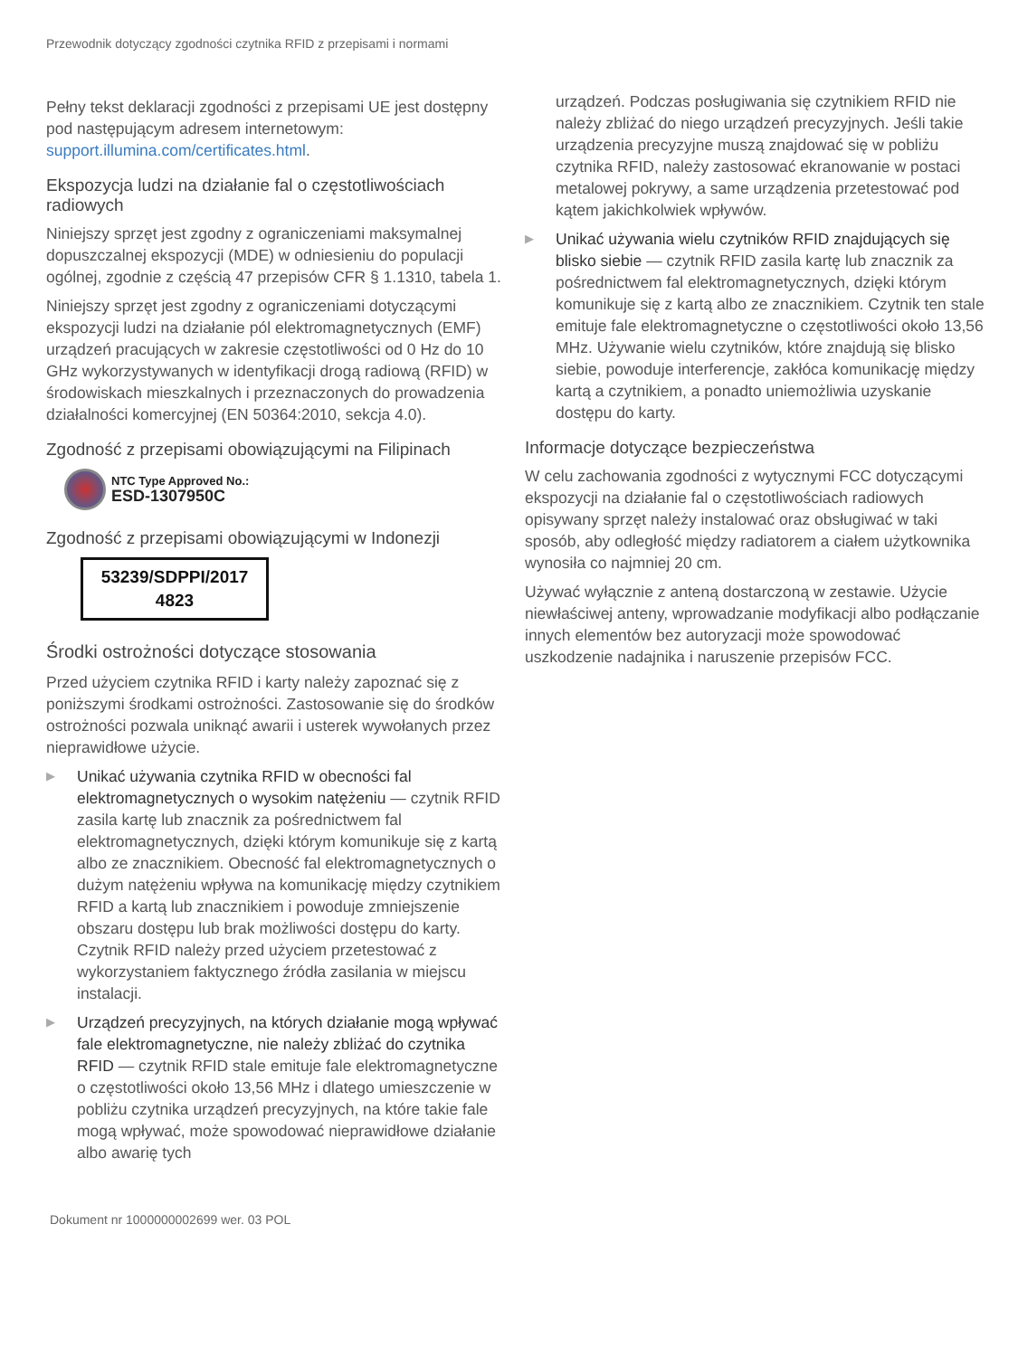Przewodnik dotyczący zgodności czytnika RFID z przepisami i normami
Pełny tekst deklaracji zgodności z przepisami UE jest dostępny pod następującym adresem internetowym: support.illumina.com/certificates.html.
Ekspozycja ludzi na działanie fal o częstotliwościach radiowych
Niniejszy sprzęt jest zgodny z ograniczeniami maksymalnej dopuszczalnej ekspozycji (MDE) w odniesieniu do populacji ogólnej, zgodnie z częścią 47 przepisów CFR § 1.1310, tabela 1.
Niniejszy sprzęt jest zgodny z ograniczeniami dotyczącymi ekspozycji ludzi na działanie pól elektromagnetycznych (EMF) urządzeń pracujących w zakresie częstotliwości od 0 Hz do 10 GHz wykorzystywanych w identyfikacji drogą radiową (RFID) w środowiskach mieszkalnych i przeznaczonych do prowadzenia działalności komercyjnej (EN 50364:2010, sekcja 4.0).
Zgodność z przepisami obowiązującymi na Filipinach
NTC Type Approved No.:
ESD-1307950C
Zgodność z przepisami obowiązującymi w Indonezji
53239/SDPPI/2017
4823
Środki ostrożności dotyczące stosowania
Przed użyciem czytnika RFID i karty należy zapoznać się z poniższymi środkami ostrożności. Zastosowanie się do środków ostrożności pozwala uniknąć awarii i usterek wywołanych przez nieprawidłowe użycie.
▶ Unikać używania czytnika RFID w obecności fal elektromagnetycznych o wysokim natężeniu — czytnik RFID zasila kartę lub znacznik za pośrednictwem fal elektromagnetycznych, dzięki którym komunikuje się z kartą albo ze znacznikiem. Obecność fal elektromagnetycznych o dużym natężeniu wpływa na komunikację między czytnikiem RFID a kartą lub znacznikiem i powoduje zmniejszenie obszaru dostępu lub brak możliwości dostępu do karty. Czytnik RFID należy przed użyciem przetestować z wykorzystaniem faktycznego źródła zasilania w miejscu instalacji.
▶ Urządzeń precyzyjnych, na których działanie mogą wpływać fale elektromagnetyczne, nie należy zbliżać do czytnika RFID — czytnik RFID stale emituje fale elektromagnetyczne o częstotliwości około 13,56 MHz i dlatego umieszczenie w pobliżu czytnika urządzeń precyzyjnych, na które takie fale mogą wpływać, może spowodować nieprawidłowe działanie albo awarię tych
urządzeń. Podczas posługiwania się czytnikiem RFID nie należy zbliżać do niego urządzeń precyzyjnych. Jeśli takie urządzenia precyzyjne muszą znajdować się w pobliżu czytnika RFID, należy zastosować ekranowanie w postaci metalowej pokrywy, a same urządzenia przetestować pod kątem jakichkolwiek wpływów.
▶ Unikać używania wielu czytników RFID znajdujących się blisko siebie — czytnik RFID zasila kartę lub znacznik za pośrednictwem fal elektromagnetycznych, dzięki którym komunikuje się z kartą albo ze znacznikiem. Czytnik ten stale emituje fale elektromagnetyczne o częstotliwości około 13,56 MHz. Używanie wielu czytników, które znajdują się blisko siebie, powoduje interferencje, zakłóca komunikację między kartą a czytnikiem, a ponadto uniemożliwia uzyskanie dostępu do karty.
Informacje dotyczące bezpieczeństwa
W celu zachowania zgodności z wytycznymi FCC dotyczącymi ekspozycji na działanie fal o częstotliwościach radiowych opisywany sprzęt należy instalować oraz obsługiwać w taki sposób, aby odległość między radiatorem a ciałem użytkownika wynosiła co najmniej 20 cm.
Używać wyłącznie z anteną dostarczoną w zestawie. Użycie niewłaściwej anteny, wprowadzanie modyfikacji albo podłączanie innych elementów bez autoryzacji może spowodować uszkodzenie nadajnika i naruszenie przepisów FCC.
Dokument nr 1000000002699 wer. 03 POL